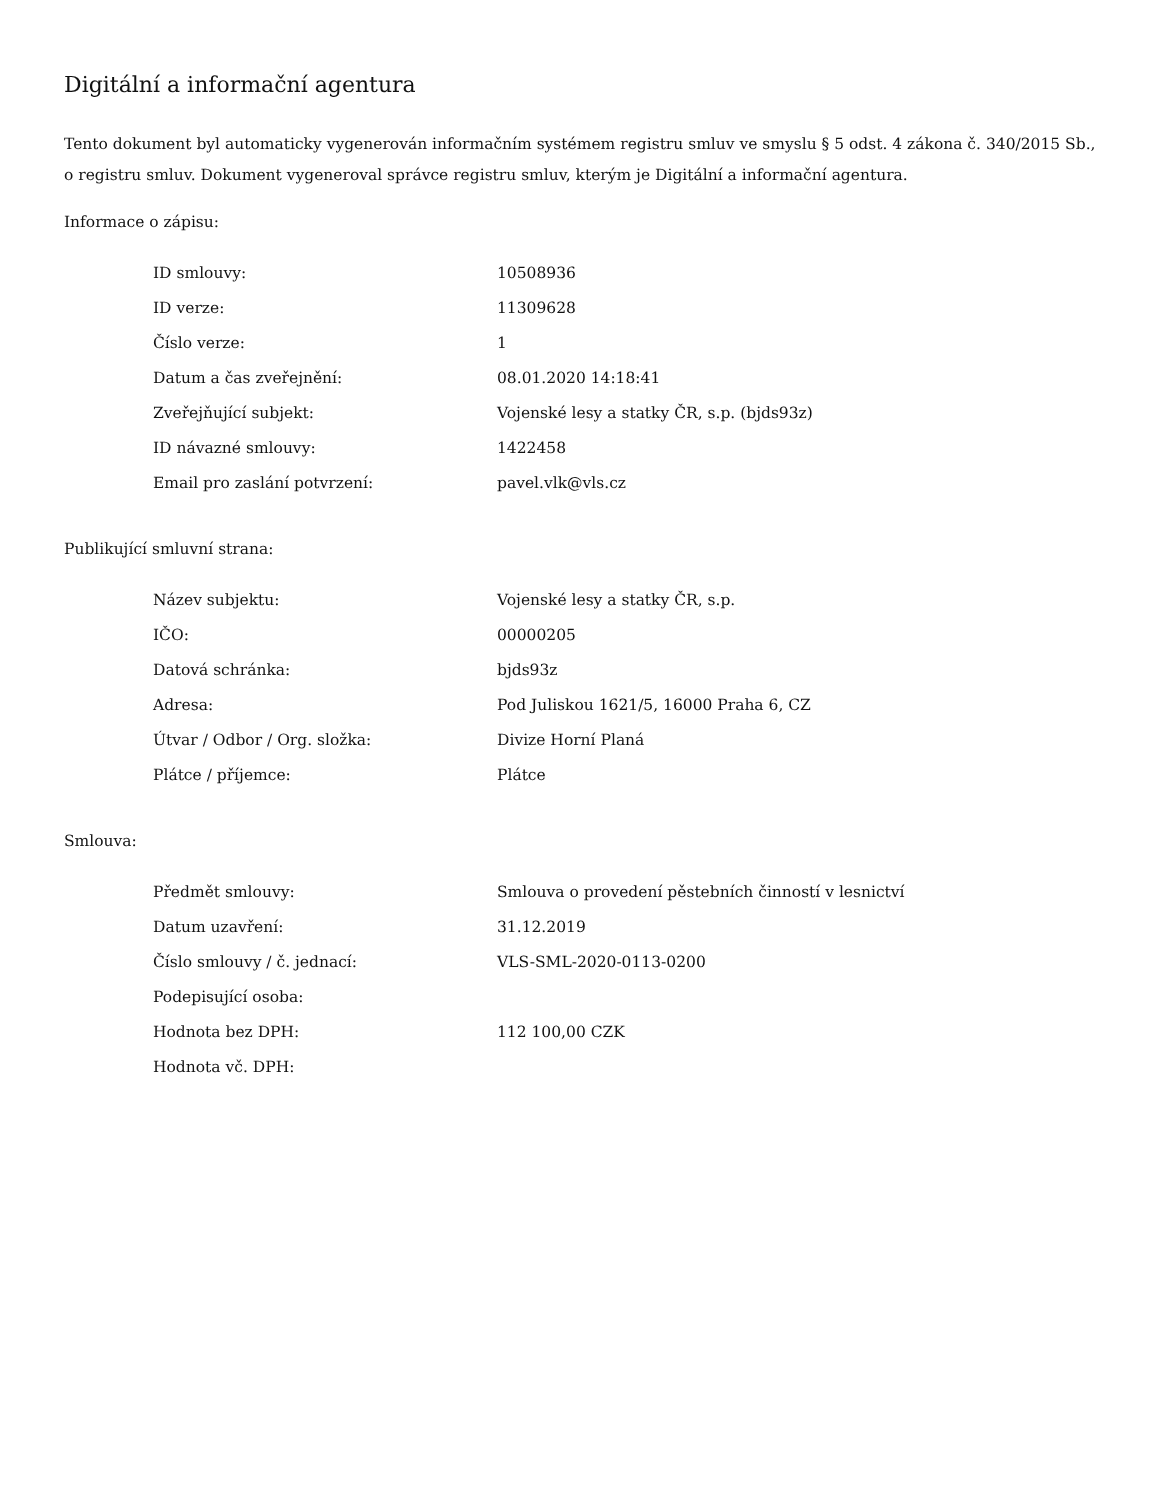Digitální a informační agentura
Tento dokument byl automaticky vygenerován informačním systémem registru smluv ve smyslu § 5 odst. 4 zákona č. 340/2015 Sb., o registru smluv. Dokument vygeneroval správce registru smluv, kterým je Digitální a informační agentura.
Informace o zápisu:
| ID smlouvy: | 10508936 |
| ID verze: | 11309628 |
| Číslo verze: | 1 |
| Datum a čas zveřejnění: | 08.01.2020 14:18:41 |
| Zveřejňující subjekt: | Vojenské lesy a statky ČR, s.p. (bjds93z) |
| ID návazné smlouvy: | 1422458 |
| Email pro zaslání potvrzení: | pavel.vlk@vls.cz |
Publikující smluvní strana:
| Název subjektu: | Vojenské lesy a statky ČR, s.p. |
| IČO: | 00000205 |
| Datová schránka: | bjds93z |
| Adresa: | Pod Juliskou 1621/5, 16000 Praha 6, CZ |
| Útvar / Odbor / Org. složka: | Divize Horní Planá |
| Plátce / příjemce: | Plátce |
Smlouva:
| Předmět smlouvy: | Smlouva o provedení pěstebních činností v lesnictví |
| Datum uzavření: | 31.12.2019 |
| Číslo smlouvy / č. jednací: | VLS-SML-2020-0113-0200 |
| Podepisující osoba: | |
| Hodnota bez DPH: | 112 100,00 CZK |
| Hodnota vč. DPH: | |